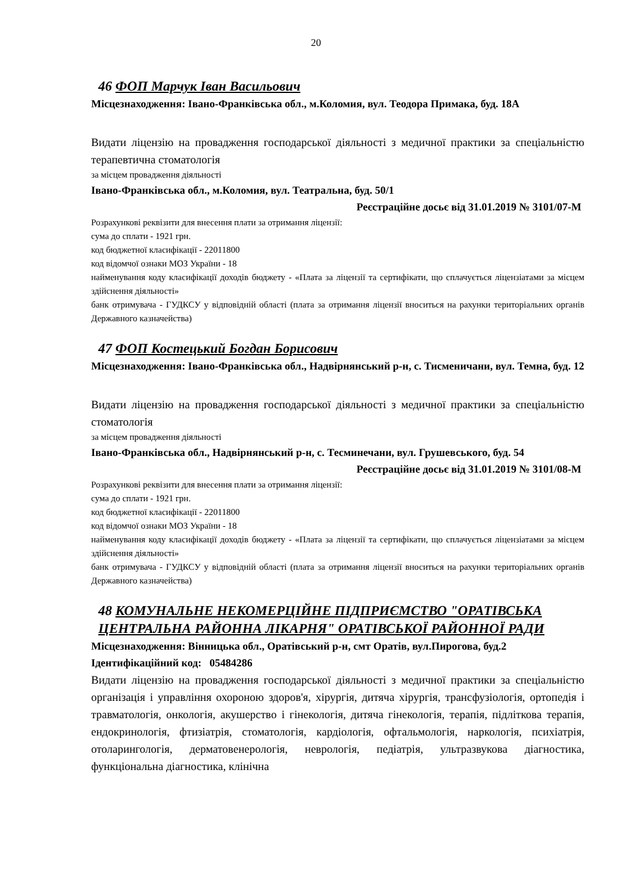20
46 ФОП Марчук Іван Васильович
Місцезнаходження: Івано-Франківська обл., м.Коломия, вул. Теодора Примака, буд. 18А
Видати ліцензію на провадження господарської діяльності з медичної практики за спеціальністю терапевтична стоматологія
за місцем провадження діяльності
Івано-Франківська обл., м.Коломия, вул. Театральна, буд. 50/1
Реєстраційне досьє від 31.01.2019 № 3101/07-М
Розрахункові реквізити для внесення плати за отримання ліцензії:
сума до сплати - 1921 грн.
код бюджетної класифікації - 22011800
код відомчої ознаки МОЗ України - 18
найменування коду класифікації доходів бюджету - «Плата за ліцензії та сертифікати, що сплачується ліцензіатами за місцем здійснення діяльності»
банк отримувача - ГУДКСУ у відповідній області (плата за отримання ліцензії вноситься на рахунки територіальних органів Державного казначейства)
47 ФОП Костецький Богдан Борисович
Місцезнаходження: Івано-Франківська обл., Надвірнянський р-н, с. Тисменичани, вул. Темна, буд. 12
Видати ліцензію на провадження господарської діяльності з медичної практики за спеціальністю стоматологія
за місцем провадження діяльності
Івано-Франківська обл., Надвірнянський р-н, с. Тесминечани, вул. Грушевського, буд. 54
Реєстраційне досьє від 31.01.2019 № 3101/08-М
Розрахункові реквізити для внесення плати за отримання ліцензії:
сума до сплати - 1921 грн.
код бюджетної класифікації - 22011800
код відомчої ознаки МОЗ України - 18
найменування коду класифікації доходів бюджету - «Плата за ліцензії та сертифікати, що сплачується ліцензіатами за місцем здійснення діяльності»
банк отримувача - ГУДКСУ у відповідній області (плата за отримання ліцензії вноситься на рахунки територіальних органів Державного казначейства)
48 КОМУНАЛЬНЕ НЕКОМЕРЦІЙНЕ ПІДПРИЄМСТВО "ОРАТІВСЬКА ЦЕНТРАЛЬНА РАЙОННА ЛІКАРНЯ" ОРАТІВСЬКОЇ РАЙОННОЇ РАДИ
Місцезнаходження: Вінницька обл., Оратівський р-н, смт Оратів, вул.Пирогова, буд.2
Ідентифікаційний код: 05484286
Видати ліцензію на провадження господарської діяльності з медичної практики за спеціальністю організація і управління охороною здоров'я, хірургія, дитяча хірургія, трансфузіологія, ортопедія і травматологія, онкологія, акушерство і гінекологія, дитяча гінекологія, терапія, підліткова терапія, ендокринологія, фтизіатрія, стоматологія, кардіологія, офтальмологія, наркологія, психіатрія, отоларингологія, дерматовенерологія, неврологія, педіатрія, ультразвукова діагностика, функціональна діагностика, клінічна